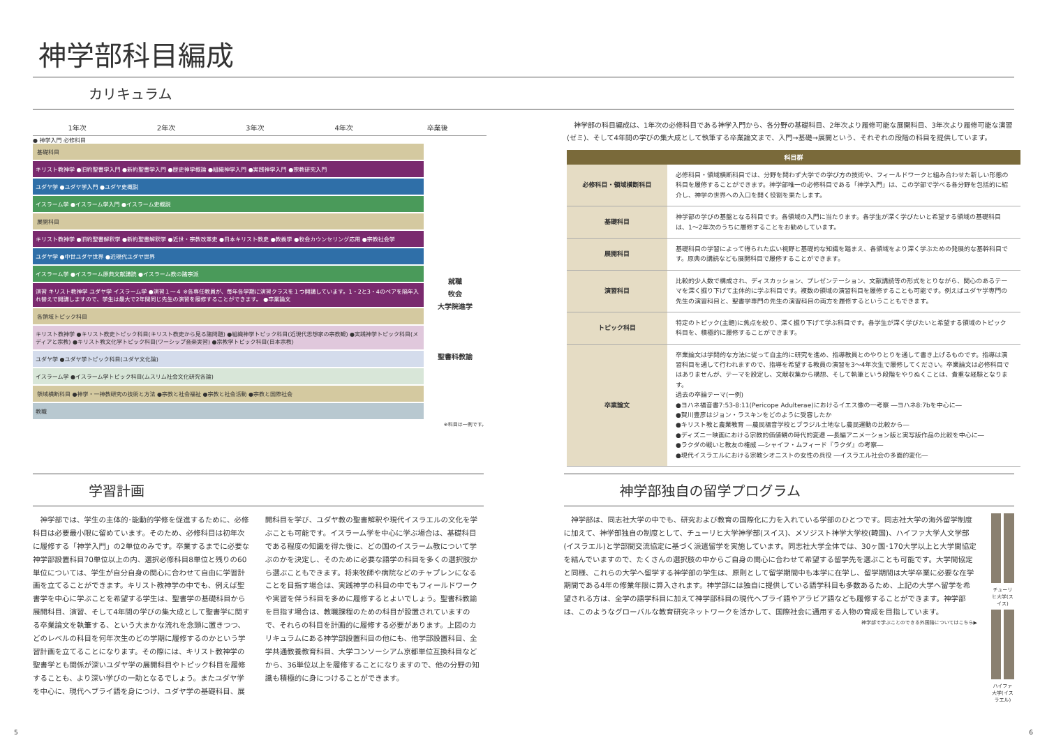神学部科目編成
カリキュラム
| 1年次 | 2年次 | 3年次 | 4年次 | 卒業後 |
| --- | --- | --- | --- | --- |
● 神学入門 必修科目
基礎科目
キリスト教神学 ●旧約聖書学入門 ●新約聖書学入門 ●歴史神学概論 ●組織神学入門 ●実践神学入門 ●宗教研究入門
ユダヤ学 ●ユダヤ学入門 ●ユダヤ史概説
イスラーム学 ●イスラーム学入門 ●イスラーム史概説
展開科目
キリスト教神学 ●旧約聖書解釈学 ●新約聖書解釈学 ●近世・宗教改革史 ●日本キリスト教史 ●教義学 ●牧会カウンセリング応用 ●宗教社会学
ユダヤ学 ●中世ユダヤ世界 ●近現代ユダヤ世界
イスラーム学 ●イスラーム原典文献講読 ●イスラーム教の諸宗派
演習 キリスト教神学 ユダヤ学 イスラーム学 ●演習１～４ ※各専任教員が、毎年各学期に演習クラスを１つ開講しています。1・2と3・4のペアを隔年入れ替えで開講しますので、学生は最大で2年間同じ先生の演習を履修することができます。 ●卒業論文
各領域トピック科目
キリスト教神学 ●キリスト教史トピック科目(キリスト教史から見る諸問題) ●組織神学トピック科目(近現代思想家の宗教観) ●実践神学トピック科目(メディアと宗教) ●キリスト教文化学トピック科目(ワーシップ音楽実習) ●宗教学トピック科目(日本宗教)
ユダヤ学 ●ユダヤ学トピック科目(ユダヤ文化論)
イスラーム学 ●イスラーム学トピック科目(ムスリム社会文化研究各論)
領域横断科目 ●神学・一神教研究の技術と方法 ●宗教と社会福祉 ●宗教と社会活動 ●宗教と国際社会
教職
就職
牧会
大学院進学
聖書科教諭
※科目は一例です。
　神学部の科目編成は、1年次の必修科目である神学入門から、各分野の基礎科目、2年次より履修可能な展開科目、3年次より履修可能な演習(ゼミ)、そして4年間の学びの集大成として執筆する卒業論文まで、入門→基礎→展開という、それぞれの段階の科目を提供しています。
| 科目群 | |
| --- | --- |
| 必修科目・領域横断科目 | 必修科目・領域横断科目では、分野を問わず大学での学び方の技術や、フィールドワークと組み合わせた新しい形態の科目を履修することができます。神学部唯一の必修科目である「神学入門」は、この学部で学べる各分野を包括的に紹介し、神学の世界への入口を開く役割を果たします。 |
| 基礎科目 | 神学部の学びの基盤となる科目です。各領域の入門に当たります。各学生が深く学びたいと希望する領域の基礎科目は、1～2年次のうちに履修することをお勧めしています。 |
| 展開科目 | 基礎科目の学習によって得られた広い視野と基礎的な知識を踏まえ、各領域をより深く学ぶための発展的な基幹科目です。原典の講読なども展開科目で履修することができます。 |
| 演習科目 | 比較的少人数で構成され、ディスカッション、プレゼンテーション、文献講読等の形式をとりながら、関心のあるテーマを深く掘り下げて主体的に学ぶ科目です。複数の領域の演習科目を履修することも可能です。例えばユダヤ学専門の先生の演習科目と、聖書学専門の先生の演習科目の両方を履修するということもできます。 |
| トピック科目 | 特定のトピック(主題)に焦点を絞り、深く掘り下げて学ぶ科目です。各学生が深く学びたいと希望する領域のトピック科目を、積極的に履修することができます。 |
| 卒業論文 | 卒業論文は学問的な方法に従って自主的に研究を進め、指導教員とのやりとりを通して書き上げるものです。指導は演習科目を通して行われますので、指導を希望する教員の演習を3～4年次生で履修してください。卒業論文は必修科目ではありませんが、テーマを設定し、文献収集から構想、そして執筆という段階をやりぬくことは、貴重な経験となります。 過去の卒論テーマ(一例) ●ヨハネ福音書7:53-8:11(Pericope Adulterae)におけるイエス像の一考察 ―ヨハネ8:7bを中心に― ●賀川豊彦はジョン・ラスキンをどのように受容したか ●キリスト教と農業教育 ―農民福音学校とブラジル土地なし農民運動の比較から― ●ディズニー映画における宗教的価値観の時代的変遷 ―長編アニメーション版と実写版作品の比較を中心に― ●ラクダの戦いと教友の権威 ―シャイフ・ムフィード『ラクダ』の考察― ●現代イスラエルにおける宗教シオニストの女性の兵役 ―イスラエル社会の多面的変化― |
学習計画
　神学部では、学生の主体的･能動的学修を促進するために、必修科目は必要最小限に留めています。そのため、必修科目は初年次に履修する「神学入門」の2単位のみです。卒業するまでに必要な神学部設置科目70単位以上の内、選択必修科目8単位と残りの60単位については、学生が自分自身の関心に合わせて自由に学習計画を立てることができます。キリスト教神学の中でも、例えば聖書学を中心に学ぶことを希望する学生は、聖書学の基礎科目から展開科目、演習、そして4年間の学びの集大成として聖書学に関する卒業論文を執筆する、という大まかな流れを念頭に置きつつ、どのレベルの科目を何年次生のどの学期に履修するのかという学習計画を立てることになります。その際には、キリスト教神学の聖書学とも関係が深いユダヤ学の展開科目やトピック科目を履修することも、より深い学びの一助となるでしょう。またユダヤ学を中心に、現代ヘブライ語を身につけ、ユダヤ学の基礎科目、展開科目を学び、ユダヤ教の聖書解釈や現代イスラエルの文化を学ぶことも可能です。イスラーム学を中心に学ぶ場合は、基礎科目である程度の知識を得た後に、どの国のイスラーム教について学ぶのかを決定し、そのために必要な語学の科目を多くの選択肢から選ぶこともできます。将来牧師や病院などのチャプレンになることを目指す場合は、実践神学の科目の中でもフィールドワークや実習を伴う科目を多めに履修するとよいでしょう。聖書科教諭を目指す場合は、教職課程のための科目が設置されていますので、それらの科目を計画的に履修する必要があります。上図のカリキュラムにある神学部設置科目の他にも、他学部設置科目、全学共通教養教育科目、大学コンソーシアム京都単位互換科目などから、36単位以上を履修することになりますので、他の分野の知識も積極的に身につけることができます。
神学部独自の留学プログラム
　神学部は、同志社大学の中でも、研究および教育の国際化に力を入れている学部のひとつです。同志社大学の海外留学制度に加えて、神学部独自の制度として、チューリヒ大学神学部(スイス)、メソジスト神学大学校(韓国)、ハイファ大学人文学部(イスラエル)と学部間交流協定に基づく派遣留学を実施しています。同志社大学全体では、30ヶ国･170大学以上と大学間協定を結んでいますので、たくさんの選択肢の中からご自身の関心に合わせて希望する留学先を選ぶことも可能です。大学間協定と同様、これらの大学へ留学する神学部の学生は、原則として留学期間中も本学に在学し、留学期間は大学卒業に必要な在学期間である4年の修業年限に算入されます。神学部には独自に提供している語学科目も多数あるため、上記の大学へ留学を希望される方は、全学の語学科目に加えて神学部科目の現代ヘブライ語やアラビア語なども履修することができます。神学部は、このようなグローバルな教育研究ネットワークを活かして、国際社会に通用する人物の育成を目指しています。
神学部で学ぶことのできる外国語についてはこちら▶
チューリヒ大学(スイス)
ハイファ大学(イスラエル)
5 6